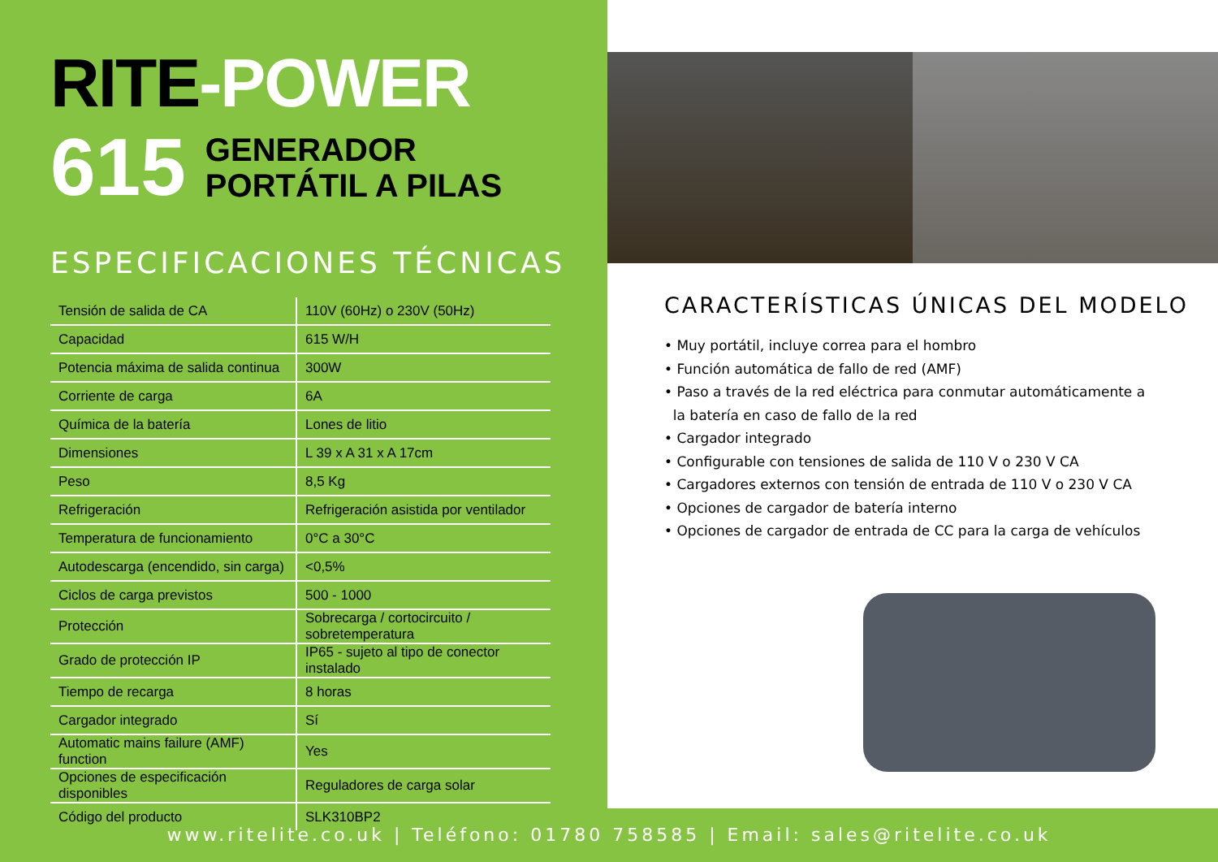RITE-POWER
615
GENERADOR
PORTÁTIL A PILAS
ESPECIFICACIONES TÉCNICAS
| Tensión de salida de CA | 110V (60Hz) o 230V (50Hz) |
| Capacidad | 615 W/H |
| Potencia máxima de salida continua | 300W |
| Corriente de carga | 6A |
| Química de la batería | Lones de litio |
| Dimensiones | L 39 x A 31 x A 17cm |
| Peso | 8,5 Kg |
| Refrigeración | Refrigeración asistida por ventilador |
| Temperatura de funcionamiento | 0°C a 30°C |
| Autodescarga (encendido, sin carga) | <0,5% |
| Ciclos de carga previstos | 500 - 1000 |
| Protección | Sobrecarga / cortocircuito / sobretemperatura |
| Grado de protección IP | IP65 - sujeto al tipo de conector instalado |
| Tiempo de recarga | 8 horas |
| Cargador integrado | Sí |
| Automatic mains failure (AMF) function | Yes |
| Opciones de especificación disponibles | Reguladores de carga solar |
| Código del producto | SLK310BP2 |
CARACTERÍSTICAS ÚNICAS DEL MODELO
• Muy portátil, incluye correa para el hombro
• Función automática de fallo de red (AMF)
• Paso a través de la red eléctrica para conmutar automáticamente a
la batería en caso de fallo de la red
• Cargador integrado
• Configurable con tensiones de salida de 110 V o 230 V CA
• Cargadores externos con tensión de entrada de 110 V o 230 V CA
• Opciones de cargador de batería interno
• Opciones de cargador de entrada de CC para la carga de vehículos
www.ritelite.co.uk | Teléfono: 01780 758585 | Email: sales@ritelite.co.uk